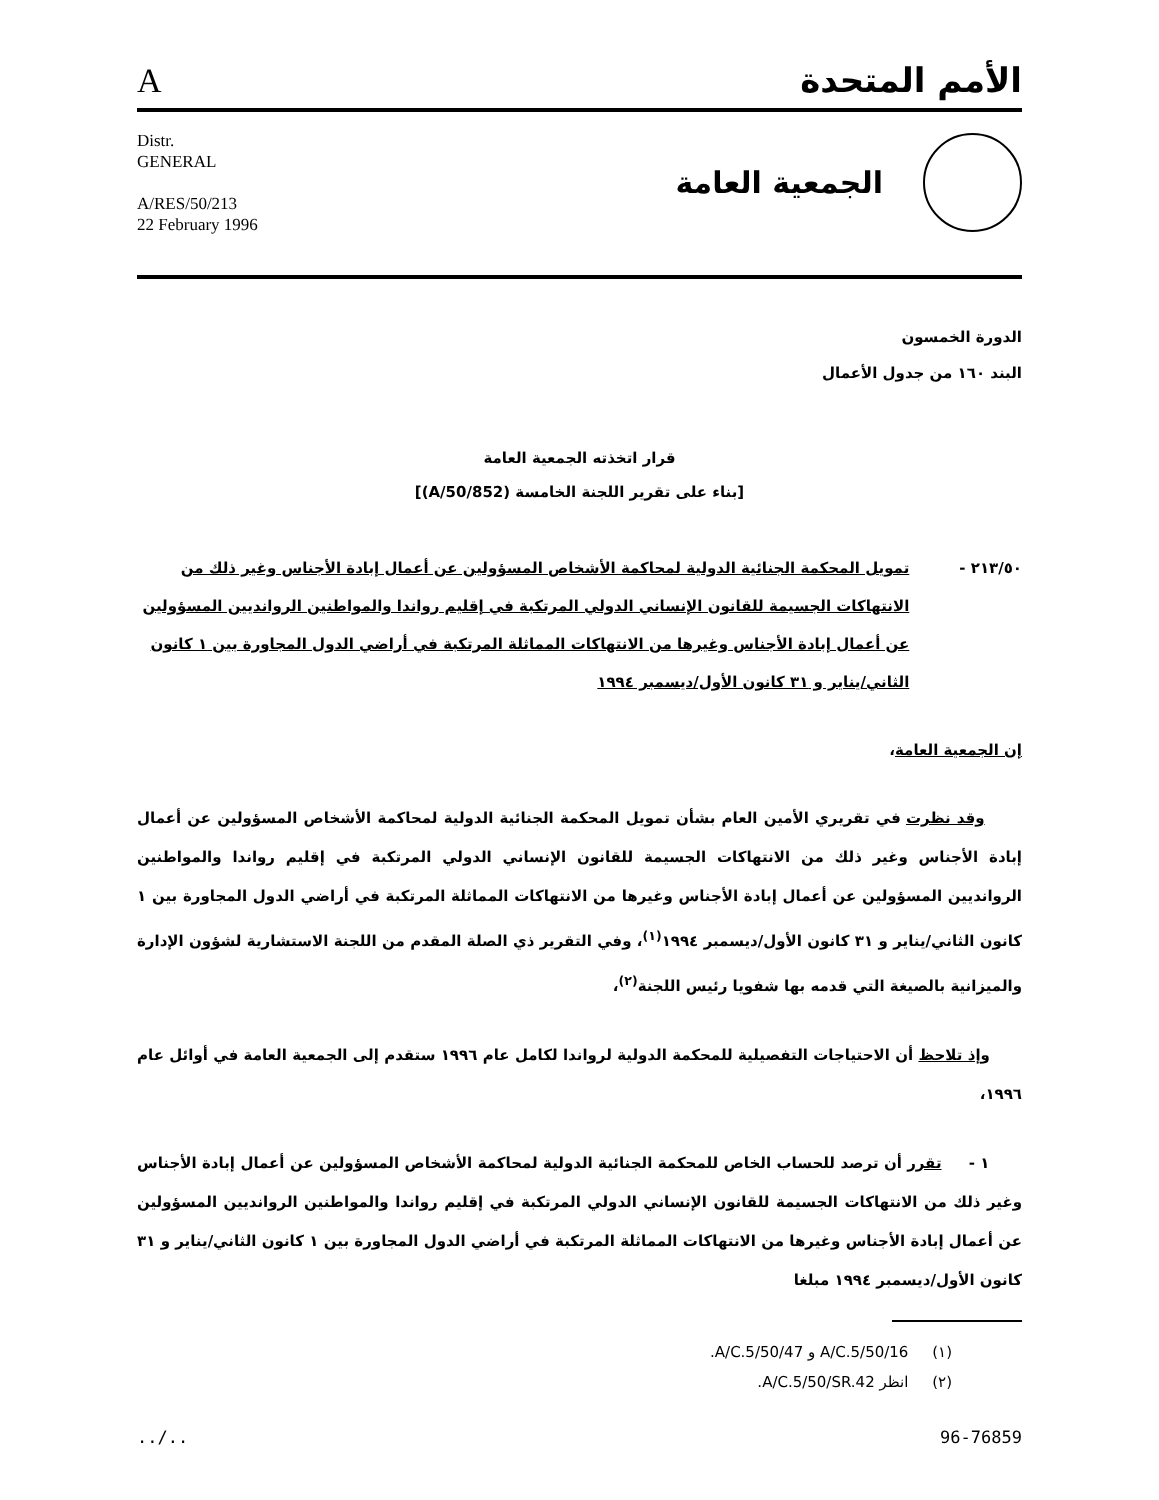Aالأمم المتحدة
Distr.
GENERAL
A/RES/50/213
22 February 1996
الجمعية العامة
الدورة الخمسون
البند ١٦٠ من جدول الأعمال
قرار اتخذته الجمعية العامة
[بناء على تقرير اللجنة الخامسة (A/50/852)]
٢١٣/٥٠ - تمويل المحكمة الجنائية الدولية لمحاكمة الأشخاص المسؤولين عن أعمال إبادة الأجناس وغير ذلك من الانتهاكات الجسيمة للقانون الإنساني الدولي المرتكبة في إقليم رواندا والمواطنين الروانديين المسؤولين عن أعمال إبادة الأجناس وغيرها من الانتهاكات المماثلة المرتكبة في أراضي الدول المجاورة بين ١ كانون الثاني/يناير و ٣١ كانون الأول/ديسمبر ١٩٩٤
إن الجمعية العامة،
وقد نظرت في تقريري الأمين العام بشأن تمويل المحكمة الجنائية الدولية لمحاكمة الأشخاص المسؤولين عن أعمال إبادة الأجناس وغير ذلك من الانتهاكات الجسيمة للقانون الإنساني الدولي المرتكبة في إقليم رواندا والمواطنين الروانديين المسؤولين عن أعمال إبادة الأجناس وغيرها من الانتهاكات المماثلة المرتكبة في أراضي الدول المجاورة بين ١ كانون الثاني/يناير و ٣١ كانون الأول/ديسمبر ١٩٩٤<sup>(١)</sup>، وفي التقرير ذي الصلة المقدم من اللجنة الاستشارية لشؤون الإدارة والميزانية بالصيغة التي قدمه بها شفويا رئيس اللجنة<sup>(٢)</sup>،
وإذ تلاحظ أن الاحتياجات التفصيلية للمحكمة الدولية لرواندا لكامل عام ١٩٩٦ ستقدم إلى الجمعية العامة في أوائل عام ١٩٩٦،
١ - تقرر أن ترصد للحساب الخاص للمحكمة الجنائية الدولية لمحاكمة الأشخاص المسؤولين عن أعمال إبادة الأجناس وغير ذلك من الانتهاكات الجسيمة للقانون الإنساني الدولي المرتكبة في إقليم رواندا والمواطنين الروانديين المسؤولين عن أعمال إبادة الأجناس وغيرها من الانتهاكات المماثلة المرتكبة في أراضي الدول المجاورة بين ١ كانون الثاني/يناير و ٣١ كانون الأول/ديسمبر ١٩٩٤ مبلغا
(١) A/C.5/50/16 و A/C.5/50/47.
(٢) انظر A/C.5/50/SR.42.
../.. 96-76859